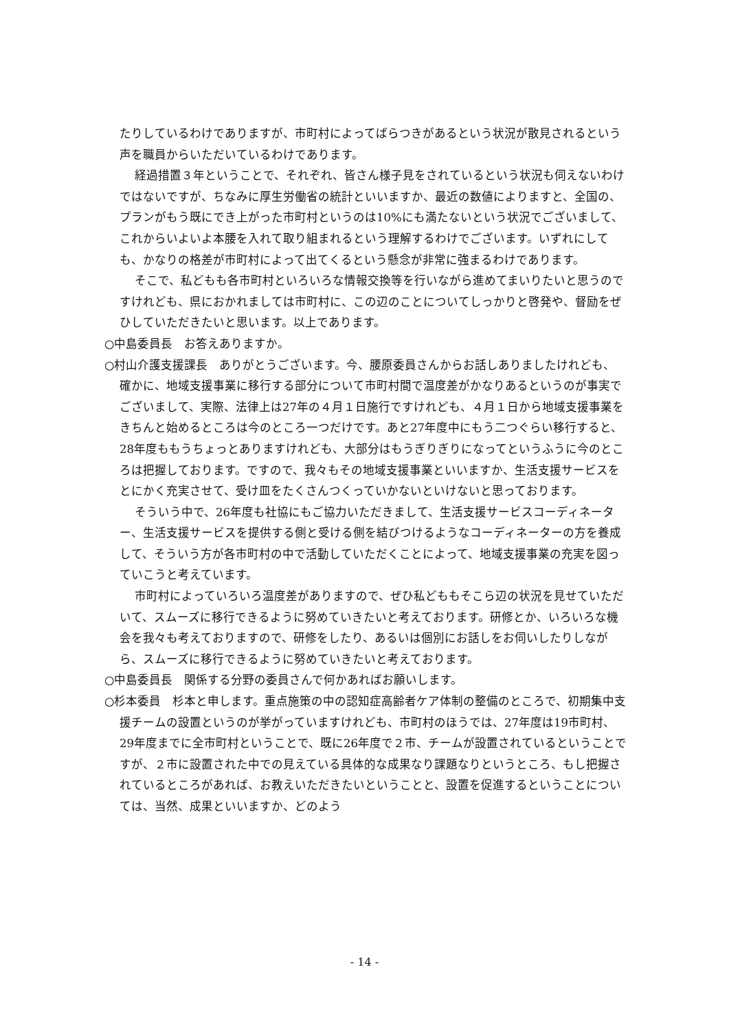たりしているわけでありますが、市町村によってばらつきがあるという状況が散見されるという声を職員からいただいているわけであります。
経過措置３年ということで、それぞれ、皆さん様子見をされているという状況も伺えないわけではないですが、ちなみに厚生労働省の統計といいますか、最近の数値によりますと、全国の、プランがもう既にでき上がった市町村というのは10%にも満たないという状況でございまして、これからいよいよ本腰を入れて取り組まれるという理解するわけでございます。いずれにしても、かなりの格差が市町村によって出てくるという懸念が非常に強まるわけであります。
そこで、私どもも各市町村といろいろな情報交換等を行いながら進めてまいりたいと思うのですけれども、県におかれましては市町村に、この辺のことについてしっかりと啓発や、督励をぜひしていただきたいと思います。以上であります。
○中島委員長　お答えありますか。
○村山介護支援課長　ありがとうございます。今、腰原委員さんからお話しありましたけれども、確かに、地域支援事業に移行する部分について市町村間で温度差がかなりあるというのが事実でございまして、実際、法律上は27年の４月１日施行ですけれども、４月１日から地域支援事業をきちんと始めるところは今のところ一つだけです。あと27年度中にもう二つぐらい移行すると、28年度ももうちょっとありますけれども、大部分はもうぎりぎりになってというふうに今のところは把握しております。ですので、我々もその地域支援事業といいますか、生活支援サービスをとにかく充実させて、受け皿をたくさんつくっていかないといけないと思っております。
そういう中で、26年度も社協にもご協力いただきまして、生活支援サービスコーディネーター、生活支援サービスを提供する側と受ける側を結びつけるようなコーディネーターの方を養成して、そういう方が各市町村の中で活動していただくことによって、地域支援事業の充実を図っていこうと考えています。
市町村によっていろいろ温度差がありますので、ぜひ私どももそこら辺の状況を見せていただいて、スムーズに移行できるように努めていきたいと考えております。研修とか、いろいろな機会を我々も考えておりますので、研修をしたり、あるいは個別にお話しをお伺いしたりしながら、スムーズに移行できるように努めていきたいと考えております。
○中島委員長　関係する分野の委員さんで何かあればお願いします。
○杉本委員　杉本と申します。重点施策の中の認知症高齢者ケア体制の整備のところで、初期集中支援チームの設置というのが挙がっていますけれども、市町村のほうでは、27年度は19市町村、29年度までに全市町村ということで、既に26年度で２市、チームが設置されているということですが、２市に設置された中での見えている具体的な成果なり課題なりというところ、もし把握されているところがあれば、お教えいただきたいということと、設置を促進するということについては、当然、成果といいますか、どのよう
- 14 -